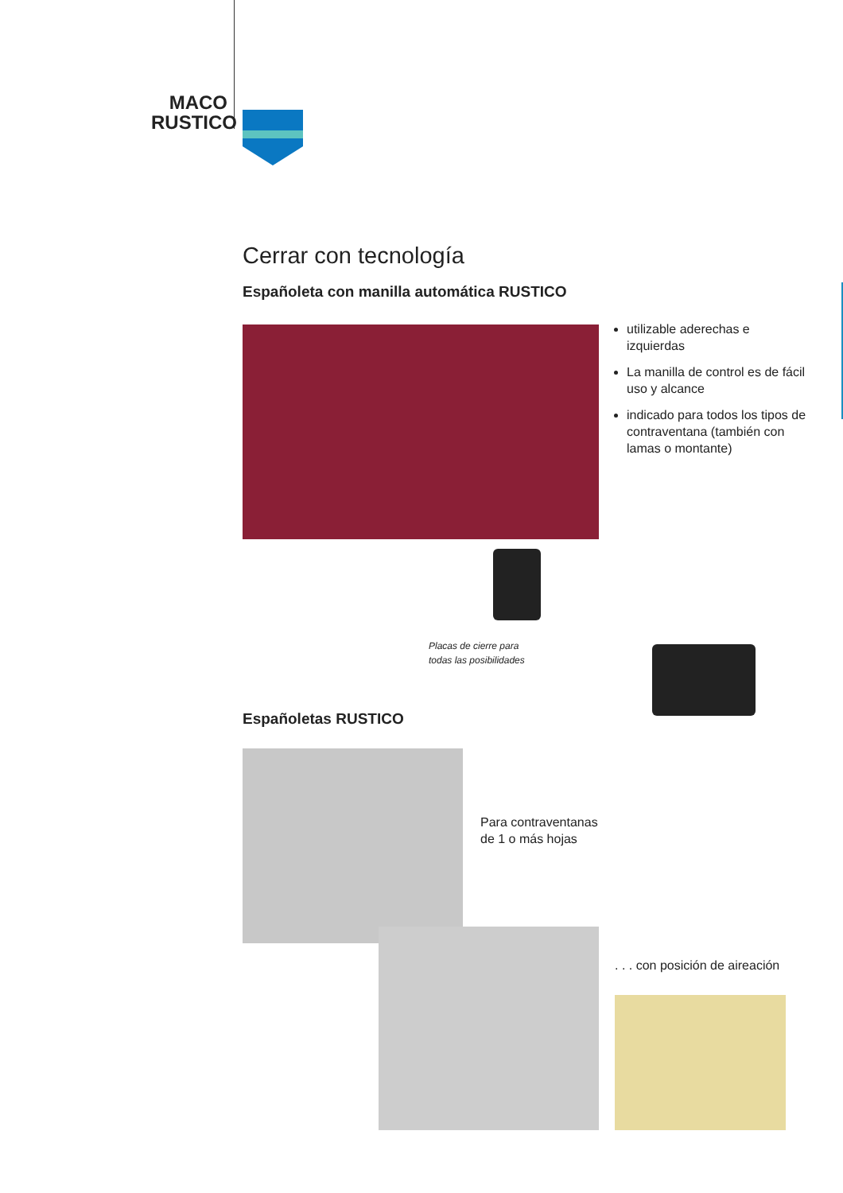MACO
RUSTICO
Cerrar con tecnología
Españoleta con manilla automática RUSTICO
utilizable aderechas e izquierdas
La manilla de control es de fácil uso y alcance
indicado para todos los tipos de contraventana (también con lamas o montante)
Placas de cierre para
todas las posibilidades
Españoletas RUSTICO
Para contraventanas
de 1 o más hojas
. . . con posición de aireación